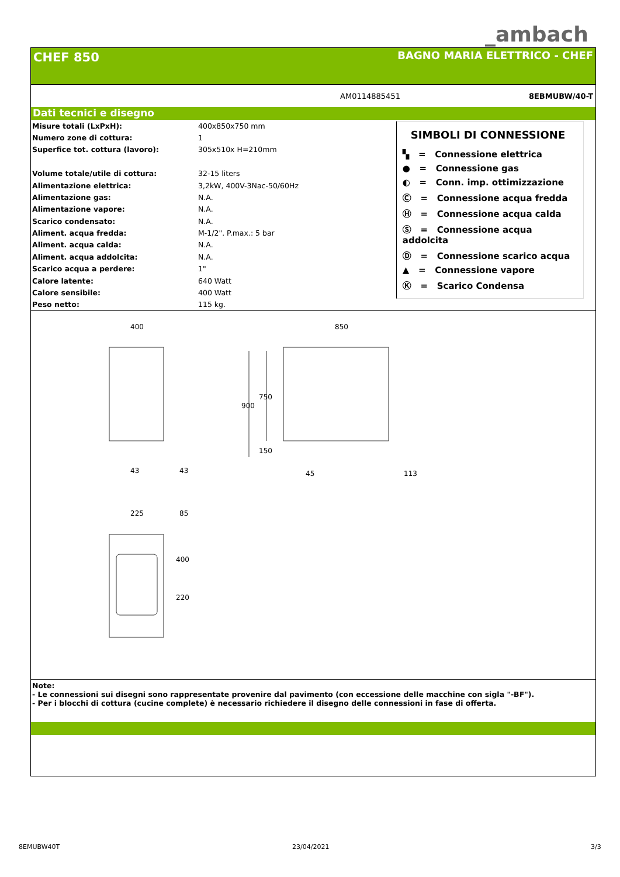_ambach
CHEF 850
BAGNO MARIA ELETTRICO - CHEF
AM0114885451 8EBMUBW/40-T
Dati tecnici e disegno
| Misure totali (LxPxH): | 400x850x750 mm |
| Numero zone di cottura: | 1 |
| Superfice tot. cottura (lavoro): | 305x510x H=210mm |
| Volume totale/utile di cottura: | 32-15 liters |
| Alimentazione elettrica: | 3,2kW, 400V-3Nac-50/60Hz |
| Alimentazione gas: | N.A. |
| Alimentazione vapore: | N.A. |
| Scarico condensato: | N.A. |
| Aliment. acqua fredda: | M-1/2". P.max.: 5 bar |
| Aliment. acqua calda: | N.A. |
| Aliment. acqua addolcita: | N.A. |
| Scarico acqua a perdere: | 1" |
| Calore latente: | 640 Watt |
| Calore sensibile: | 400 Watt |
| Peso netto: | 115 kg. |
SIMBOLI DI CONNESSIONE
▚ = Connessione elettrica
● = Connessione gas
◐ = Conn. imp. ottimizzazione
Ⓒ = Connessione acqua fredda
Ⓗ = Connessione acqua calda
Ⓢ = Connessione acqua addolcita
Ⓓ = Connessione scarico acqua
▲ = Connessione vapore
Ⓚ = Scarico Condensa
400 850
900
750
150
43 43 45 113
225 85
400
220
Note:
- Le connessioni sui disegni sono rappresentate provenire dal pavimento (con eccessione delle macchine con sigla "-BF").
- Per i blocchi di cottura (cucine complete) è necessario richiedere il disegno delle connessioni in fase di offerta.
8EMUBW40T 23/04/2021 3/3